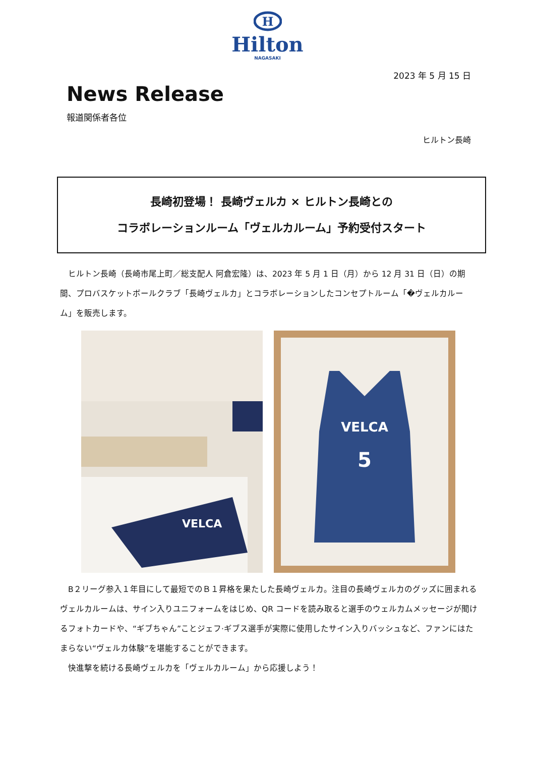H
Hilton
NAGASAKI
2023 年 5 月 15 日
News Release
報道関係者各位
ヒルトン長崎
長崎初登場！ 長崎ヴェルカ × ヒルトン長崎との
コラボレーションルーム「ヴェルカルーム」予約受付スタート
　ヒルトン長崎（長崎市尾上町／総支配人 阿倉宏隆）は、2023 年 5 月 1 日（月）から 12 月 31 日（日）の期間、プロバスケットボールクラブ「長崎ヴェルカ」とコラボレーションしたコンセプトルーム「�ヴェルカルーム」を販売します。
VELCA
VELCA
5
　B２リーグ参入１年目にして最短でのＢ１昇格を果たした長崎ヴェルカ。注目の長崎ヴェルカのグッズに囲まれるヴェルカルームは、サイン入りユニフォームをはじめ、QR コードを読み取ると選手のウェルカムメッセージが聞けるフォトカードや、“ギブちゃん”ことジェフ·ギブス選手が実際に使用したサイン入りバッシュなど、ファンにはたまらない“ヴェルカ体験”を堪能することができます。
　快進撃を続ける長崎ヴェルカを「ヴェルカルーム」から応援しよう！